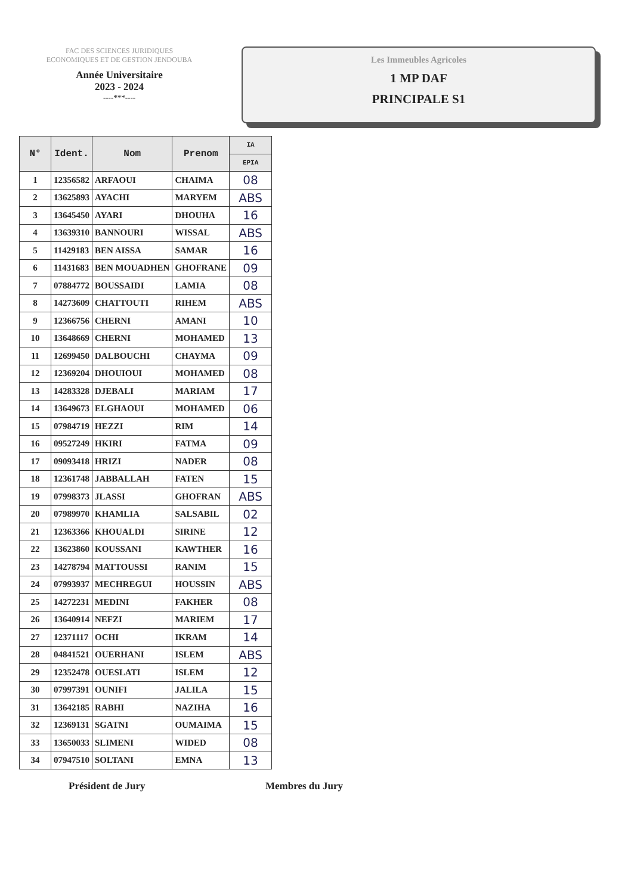FAC DES SCIENCES JURIDIQUES
ECONOMIQUES ET DE GESTION JENDOUBA
Année Universitaire
2023 - 2024
----***----
Les Immeubles Agricoles
1 MP DAF
PRINCIPALE S1
| N° | Ident. | Nom | Prenom | IA |
| --- | --- | --- | --- | --- |
| | | | | EPIA |
| 1 | 12356582 | ARFAOUI | CHAIMA | 08 |
| 2 | 13625893 | AYACHI | MARYEM | ABS |
| 3 | 13645450 | AYARI | DHOUHA | 16 |
| 4 | 13639310 | BANNOURI | WISSAL | ABS |
| 5 | 11429183 | BEN AISSA | SAMAR | 16 |
| 6 | 11431683 | BEN MOUADHEN | GHOFRANE | 09 |
| 7 | 07884772 | BOUSSAIDI | LAMIA | 08 |
| 8 | 14273609 | CHATTOUTI | RIHEM | ABS |
| 9 | 12366756 | CHERNI | AMANI | 10 |
| 10 | 13648669 | CHERNI | MOHAMED | 13 |
| 11 | 12699450 | DALBOUCHI | CHAYMA | 09 |
| 12 | 12369204 | DHOUIOUI | MOHAMED | 08 |
| 13 | 14283328 | DJEBALI | MARIAM | 17 |
| 14 | 13649673 | ELGHAOUI | MOHAMED | 06 |
| 15 | 07984719 | HEZZI | RIM | 14 |
| 16 | 09527249 | HKIRI | FATMA | 09 |
| 17 | 09093418 | HRIZI | NADER | 08 |
| 18 | 12361748 | JABBALLAH | FATEN | 15 |
| 19 | 07998373 | JLASSI | GHOFRAN | ABS |
| 20 | 07989970 | KHAMLIA | SALSABIL | 02 |
| 21 | 12363366 | KHOUALDI | SIRINE | 12 |
| 22 | 13623860 | KOUSSANI | KAWTHER | 16 |
| 23 | 14278794 | MATTOUSSI | RANIM | 15 |
| 24 | 07993937 | MECHREGUI | HOUSSIN | ABS |
| 25 | 14272231 | MEDINI | FAKHER | 08 |
| 26 | 13640914 | NEFZI | MARIEM | 17 |
| 27 | 12371117 | OCHI | IKRAM | 14 |
| 28 | 04841521 | OUERHANI | ISLEM | ABS |
| 29 | 12352478 | OUESLATI | ISLEM | 12 |
| 30 | 07997391 | OUNIFI | JALILA | 15 |
| 31 | 13642185 | RABHI | NAZIHA | 16 |
| 32 | 12369131 | SGATNI | OUMAIMA | 15 |
| 33 | 13650033 | SLIMENI | WIDED | 08 |
| 34 | 07947510 | SOLTANI | EMNA | 13 |
Président de Jury Membres du Jury